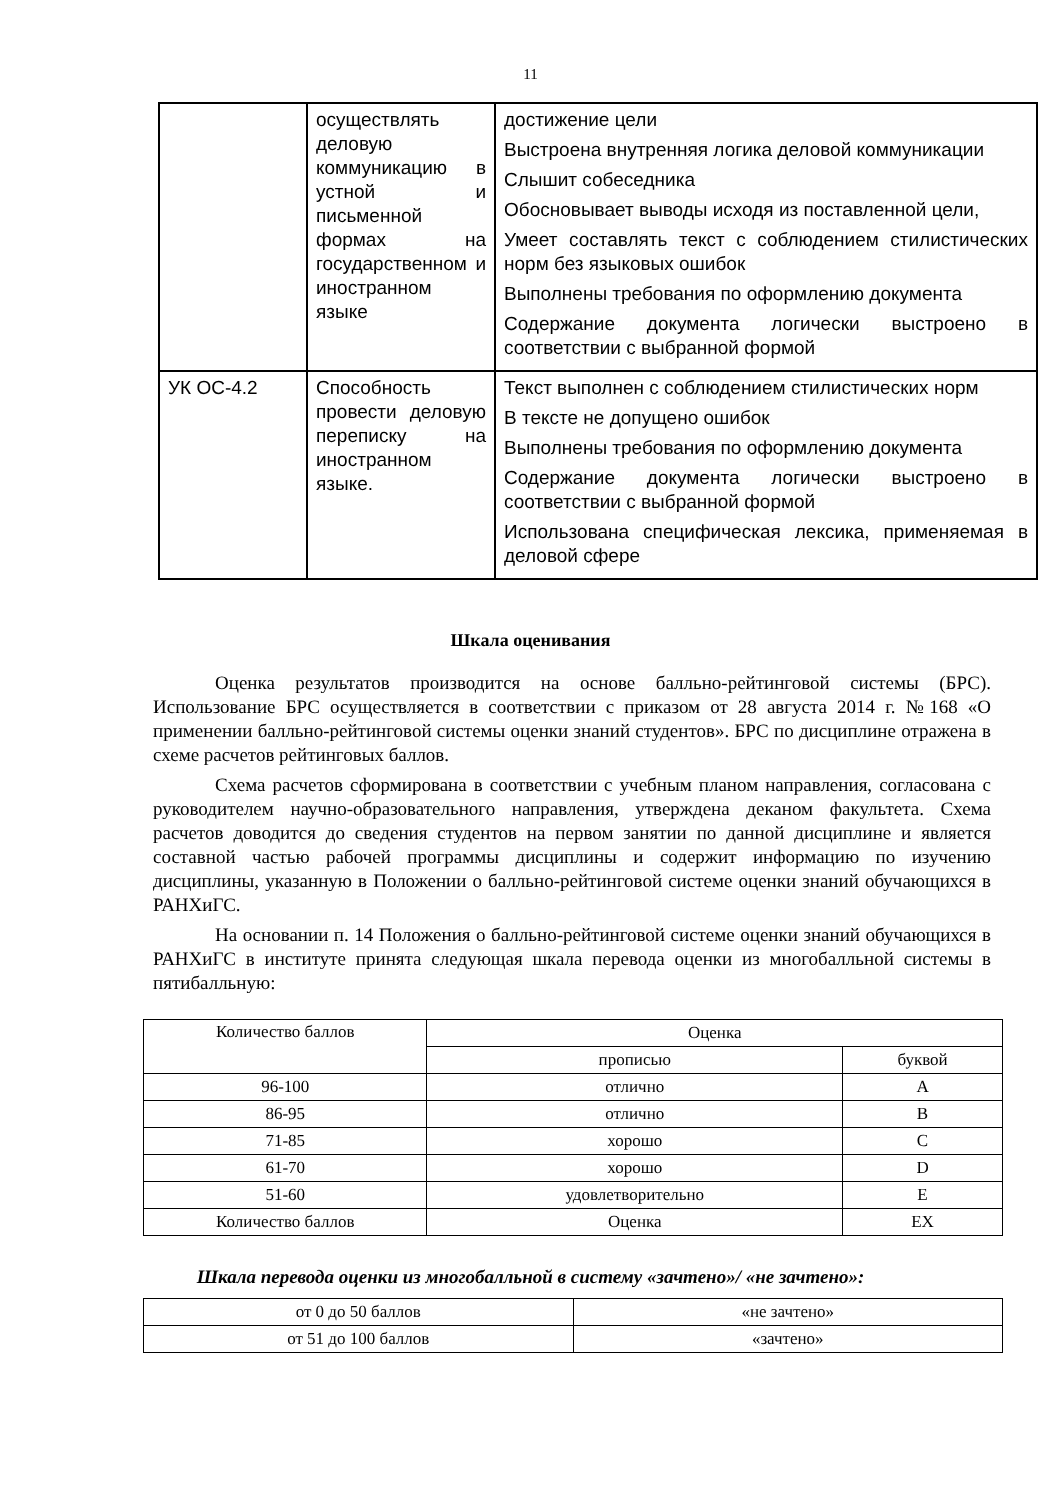11
| | осуществлять деловую коммуникацию в устной и письменной формах на государственном и иностранном языке | достижение цели Выстроена внутренняя логика деловой коммуникации Слышит собеседника Обосновывает выводы исходя из поставленной цели, Умеет составлять текст с соблюдением стилистических норм без языковых ошибок Выполнены требования по оформлению документа Содержание документа логически выстроено в соответствии с выбранной формой |
| УК ОС-4.2 | Способность провести деловую переписку на иностранном языке. | Текст выполнен с соблюдением стилистических норм В тексте не допущено ошибок Выполнены требования по оформлению документа Содержание документа логически выстроено в соответствии с выбранной формой Использована специфическая лексика, применяемая в деловой сфере |
Шкала оценивания
Оценка результатов производится на основе балльно-рейтинговой системы (БРС). Использование БРС осуществляется в соответствии с приказом от 28 августа 2014 г. №168 «О применении балльно-рейтинговой системы оценки знаний студентов». БРС по дисциплине отражена в схеме расчетов рейтинговых баллов.
Схема расчетов сформирована в соответствии с учебным планом направления, согласована с руководителем научно-образовательного направления, утверждена деканом факультета. Схема расчетов доводится до сведения студентов на первом занятии по данной дисциплине и является составной частью рабочей программы дисциплины и содержит информацию по изучению дисциплины, указанную в Положении о балльно-рейтинговой системе оценки знаний обучающихся в РАНХиГС.
На основании п. 14 Положения о балльно-рейтинговой системе оценки знаний обучающихся в РАНХиГС в институте принята следующая шкала перевода оценки из многобалльной системы в пятибалльную:
| Количество баллов | Оценка | |
| --- | --- | --- |
| | прописью | буквой |
| 96-100 | отлично | A |
| 86-95 | отлично | B |
| 71-85 | хорошо | C |
| 61-70 | хорошо | D |
| 51-60 | удовлетворительно | E |
| Количество баллов | Оценка | EX |
Шкала перевода оценки из многобалльной в систему «зачтено»/ «не зачтено»:
| от 0 до 50 баллов | «не зачтено» |
| от 51 до 100 баллов | «зачтено» |